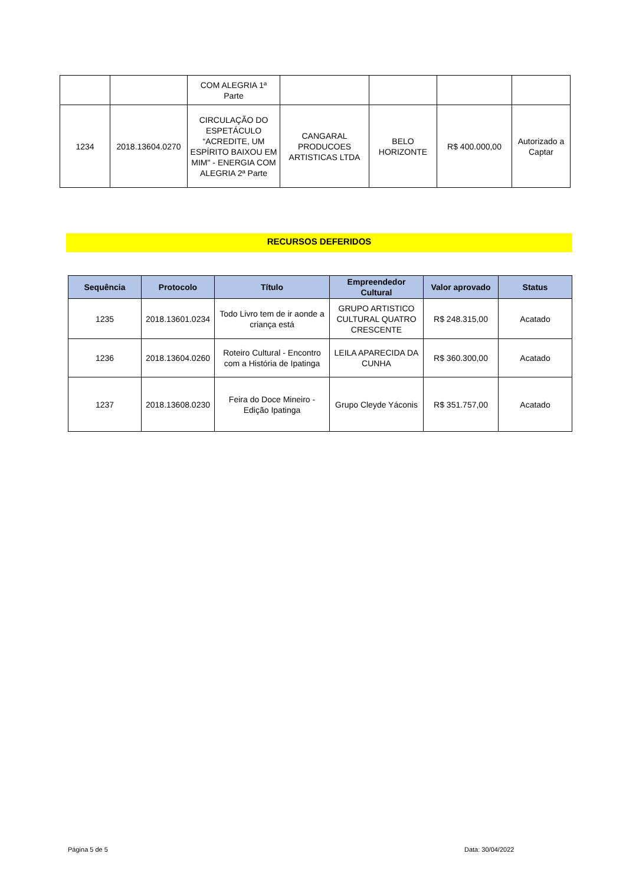| | | COM ALEGRIA 1ª Parte | | | | |
| 1234 | 2018.13604.0270 | CIRCULAÇÃO DO ESPETÁCULO “ACREDITE, UM ESPÍRITO BAIXOU EM MIM" - ENERGIA COM ALEGRIA 2ª Parte | CANGARAL PRODUCOES ARTISTICAS LTDA | BELO HORIZONTE | R$ 400.000,00 | Autorizado a Captar |
RECURSOS DEFERIDOS
| Sequência | Protocolo | Título | Empreendedor Cultural | Valor aprovado | Status |
| --- | --- | --- | --- | --- | --- |
| 1235 | 2018.13601.0234 | Todo Livro tem de ir aonde a criança está | GRUPO ARTISTICO CULTURAL QUATRO CRESCENTE | R$ 248.315,00 | Acatado |
| 1236 | 2018.13604.0260 | Roteiro Cultural - Encontro com a História de Ipatinga | LEILA APARECIDA DA CUNHA | R$ 360.300,00 | Acatado |
| 1237 | 2018.13608.0230 | Feira do Doce Mineiro - Edição Ipatinga | Grupo Cleyde Yáconis | R$ 351.757,00 | Acatado |
Página 5 de 5 Data: 30/04/2022